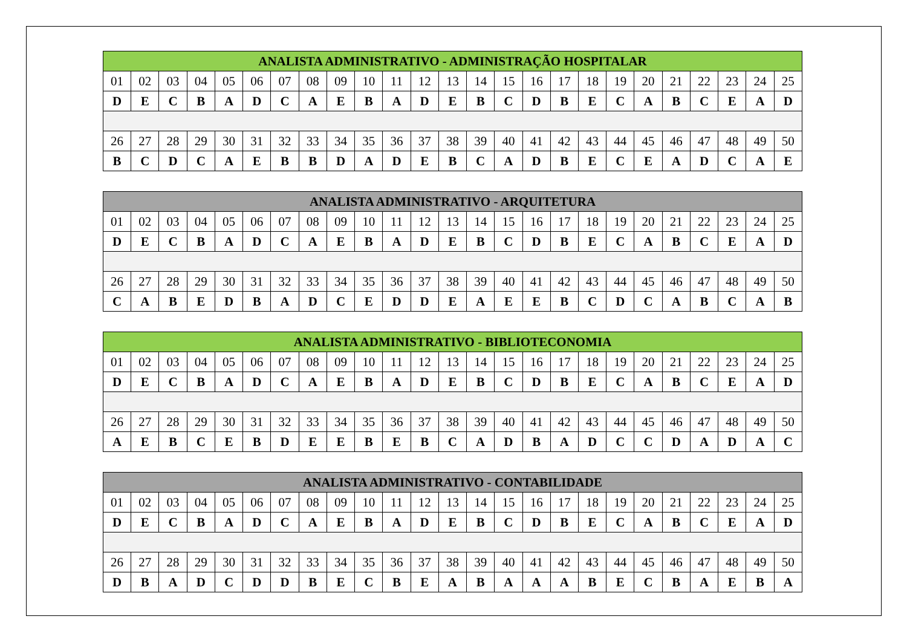| ANALISTA ADMINISTRATIVO - ADMINISTRAÇÃO HOSPITALAR | | | | | | | | | | | | | | | | | | | | | | | | |
| --- | --- | --- | --- | --- | --- | --- | --- | --- | --- | --- | --- | --- | --- | --- | --- | --- | --- | --- | --- | --- | --- | --- | --- | --- |
| 01 | 02 | 03 | 04 | 05 | 06 | 07 | 08 | 09 | 10 | 11 | 12 | 13 | 14 | 15 | 16 | 17 | 18 | 19 | 20 | 21 | 22 | 23 | 24 | 25 |
| D | E | C | B | A | D | C | A | E | B | A | D | E | B | C | D | B | E | C | A | B | C | E | A | D |
| 26 | 27 | 28 | 29 | 30 | 31 | 32 | 33 | 34 | 35 | 36 | 37 | 38 | 39 | 40 | 41 | 42 | 43 | 44 | 45 | 46 | 47 | 48 | 49 | 50 |
| B | C | D | C | A | E | B | B | D | A | D | E | B | C | A | D | B | E | C | E | A | D | C | A | E |
| ANALISTA ADMINISTRATIVO - ARQUITETURA | | | | | | | | | | | | | | | | | | | | | | | | |
| --- | --- | --- | --- | --- | --- | --- | --- | --- | --- | --- | --- | --- | --- | --- | --- | --- | --- | --- | --- | --- | --- | --- | --- | --- |
| 01 | 02 | 03 | 04 | 05 | 06 | 07 | 08 | 09 | 10 | 11 | 12 | 13 | 14 | 15 | 16 | 17 | 18 | 19 | 20 | 21 | 22 | 23 | 24 | 25 |
| D | E | C | B | A | D | C | A | E | B | A | D | E | B | C | D | B | E | C | A | B | C | E | A | D |
| 26 | 27 | 28 | 29 | 30 | 31 | 32 | 33 | 34 | 35 | 36 | 37 | 38 | 39 | 40 | 41 | 42 | 43 | 44 | 45 | 46 | 47 | 48 | 49 | 50 |
| C | A | B | E | D | B | A | D | C | E | D | D | E | A | E | E | B | C | D | C | A | B | C | A | B |
| ANALISTA ADMINISTRATIVO - BIBLIOTECONOMIA | | | | | | | | | | | | | | | | | | | | | | | | |
| --- | --- | --- | --- | --- | --- | --- | --- | --- | --- | --- | --- | --- | --- | --- | --- | --- | --- | --- | --- | --- | --- | --- | --- | --- |
| 01 | 02 | 03 | 04 | 05 | 06 | 07 | 08 | 09 | 10 | 11 | 12 | 13 | 14 | 15 | 16 | 17 | 18 | 19 | 20 | 21 | 22 | 23 | 24 | 25 |
| D | E | C | B | A | D | C | A | E | B | A | D | E | B | C | D | B | E | C | A | B | C | E | A | D |
| 26 | 27 | 28 | 29 | 30 | 31 | 32 | 33 | 34 | 35 | 36 | 37 | 38 | 39 | 40 | 41 | 42 | 43 | 44 | 45 | 46 | 47 | 48 | 49 | 50 |
| A | E | B | C | E | B | D | E | E | B | E | B | C | A | D | B | A | D | C | C | D | A | D | A | C |
| ANALISTA ADMINISTRATIVO - CONTABILIDADE | | | | | | | | | | | | | | | | | | | | | | | | |
| --- | --- | --- | --- | --- | --- | --- | --- | --- | --- | --- | --- | --- | --- | --- | --- | --- | --- | --- | --- | --- | --- | --- | --- | --- |
| 01 | 02 | 03 | 04 | 05 | 06 | 07 | 08 | 09 | 10 | 11 | 12 | 13 | 14 | 15 | 16 | 17 | 18 | 19 | 20 | 21 | 22 | 23 | 24 | 25 |
| D | E | C | B | A | D | C | A | E | B | A | D | E | B | C | D | B | E | C | A | B | C | E | A | D |
| 26 | 27 | 28 | 29 | 30 | 31 | 32 | 33 | 34 | 35 | 36 | 37 | 38 | 39 | 40 | 41 | 42 | 43 | 44 | 45 | 46 | 47 | 48 | 49 | 50 |
| D | B | A | D | C | D | D | B | E | C | B | E | A | B | A | A | A | B | E | C | B | A | E | B | A |